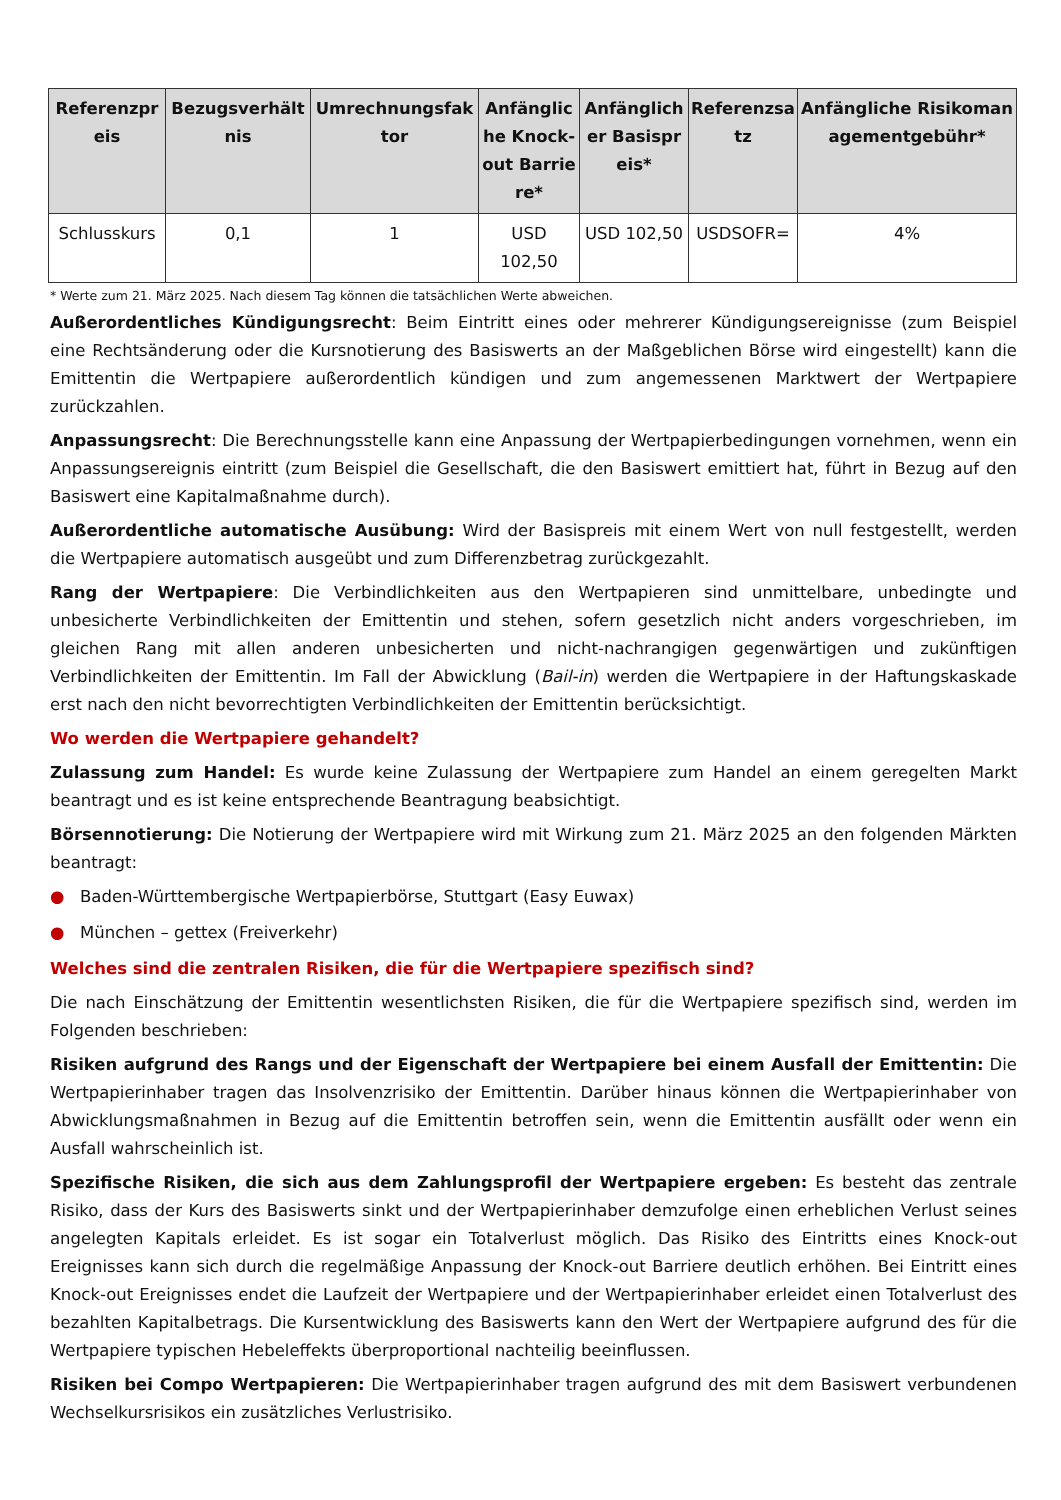| Referenzpreis | Bezugsverhältnis | Umrechnungsfaktor | Anfängliche Knock-out Barriere* | Anfänglicher Basispreis* | Referenzsatz | Anfängliche Risikomanagementgebühr* |
| --- | --- | --- | --- | --- | --- | --- |
| Schlusskurs | 0,1 | 1 | USD 102,50 | USD 102,50 | USDSOFR= | 4% |
* Werte zum 21. März 2025. Nach diesem Tag können die tatsächlichen Werte abweichen.
Außerordentliches Kündigungsrecht: Beim Eintritt eines oder mehrerer Kündigungsereignisse (zum Beispiel eine Rechtsänderung oder die Kursnotierung des Basiswerts an der Maßgeblichen Börse wird eingestellt) kann die Emittentin die Wertpapiere außerordentlich kündigen und zum angemessenen Marktwert der Wertpapiere zurückzahlen.
Anpassungsrecht: Die Berechnungsstelle kann eine Anpassung der Wertpapierbedingungen vornehmen, wenn ein Anpassungsereignis eintritt (zum Beispiel die Gesellschaft, die den Basiswert emittiert hat, führt in Bezug auf den Basiswert eine Kapitalmaßnahme durch).
Außerordentliche automatische Ausübung: Wird der Basispreis mit einem Wert von null festgestellt, werden die Wertpapiere automatisch ausgeübt und zum Differenzbetrag zurückgezahlt.
Rang der Wertpapiere: Die Verbindlichkeiten aus den Wertpapieren sind unmittelbare, unbedingte und unbesicherte Verbindlichkeiten der Emittentin und stehen, sofern gesetzlich nicht anders vorgeschrieben, im gleichen Rang mit allen anderen unbesicherten und nicht-nachrangigen gegenwärtigen und zukünftigen Verbindlichkeiten der Emittentin. Im Fall der Abwicklung (Bail-in) werden die Wertpapiere in der Haftungskaskade erst nach den nicht bevorrechtigten Verbindlichkeiten der Emittentin berücksichtigt.
Wo werden die Wertpapiere gehandelt?
Zulassung zum Handel: Es wurde keine Zulassung der Wertpapiere zum Handel an einem geregelten Markt beantragt und es ist keine entsprechende Beantragung beabsichtigt.
Börsennotierung: Die Notierung der Wertpapiere wird mit Wirkung zum 21. März 2025 an den folgenden Märkten beantragt:
● Baden-Württembergische Wertpapierbörse, Stuttgart (Easy Euwax)
● München – gettex (Freiverkehr)
Welches sind die zentralen Risiken, die für die Wertpapiere spezifisch sind?
Die nach Einschätzung der Emittentin wesentlichsten Risiken, die für die Wertpapiere spezifisch sind, werden im Folgenden beschrieben:
Risiken aufgrund des Rangs und der Eigenschaft der Wertpapiere bei einem Ausfall der Emittentin: Die Wertpapierinhaber tragen das Insolvenzrisiko der Emittentin. Darüber hinaus können die Wertpapierinhaber von Abwicklungsmaßnahmen in Bezug auf die Emittentin betroffen sein, wenn die Emittentin ausfällt oder wenn ein Ausfall wahrscheinlich ist.
Spezifische Risiken, die sich aus dem Zahlungsprofil der Wertpapiere ergeben: Es besteht das zentrale Risiko, dass der Kurs des Basiswerts sinkt und der Wertpapierinhaber demzufolge einen erheblichen Verlust seines angelegten Kapitals erleidet. Es ist sogar ein Totalverlust möglich. Das Risiko des Eintritts eines Knock-out Ereignisses kann sich durch die regelmäßige Anpassung der Knock-out Barriere deutlich erhöhen. Bei Eintritt eines Knock-out Ereignisses endet die Laufzeit der Wertpapiere und der Wertpapierinhaber erleidet einen Totalverlust des bezahlten Kapitalbetrags. Die Kursentwicklung des Basiswerts kann den Wert der Wertpapiere aufgrund des für die Wertpapiere typischen Hebeleffekts überproportional nachteilig beeinflussen.
Risiken bei Compo Wertpapieren: Die Wertpapierinhaber tragen aufgrund des mit dem Basiswert verbundenen Wechselkursrisikos ein zusätzliches Verlustrisiko.